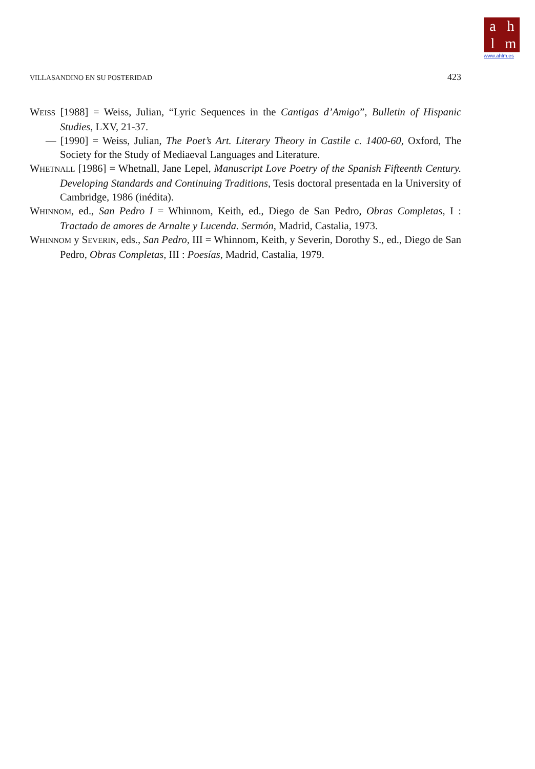ahlm
www.ahlm.es
VILLASANDINO EN SU POSTERIDAD 423
WEISS [1988] = Weiss, Julian, “Lyric Sequences in the Cantigas d’Amigo”, Bulletin of Hispanic Studies, LXV, 21-37.
— [1990] = Weiss, Julian, The Poet’s Art. Literary Theory in Castile c. 1400-60, Oxford, The Society for the Study of Mediaeval Languages and Literature.
WHETNALL [1986] = Whetnall, Jane Lepel, Manuscript Love Poetry of the Spanish Fifteenth Century. Developing Standards and Continuing Traditions, Tesis doctoral presentada en la University of Cambridge, 1986 (inédita).
WHINNOM, ed., San Pedro I = Whinnom, Keith, ed., Diego de San Pedro, Obras Completas, I : Tractado de amores de Arnalte y Lucenda. Sermón, Madrid, Castalia, 1973.
WHINNOM y SEVERIN, eds., San Pedro, III = Whinnom, Keith, y Severin, Dorothy S., ed., Diego de San Pedro, Obras Completas, III : Poesías, Madrid, Castalia, 1979.